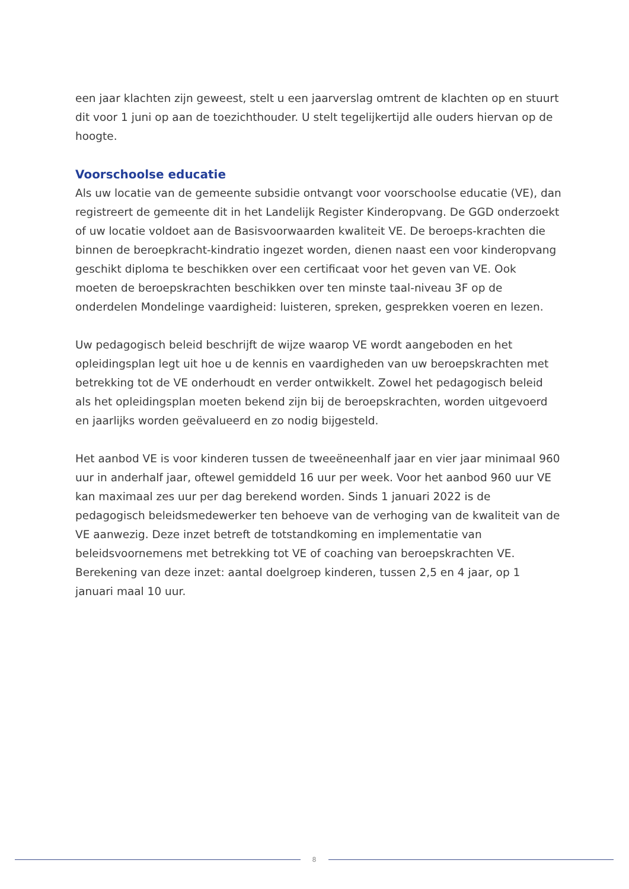een jaar klachten zijn geweest, stelt u een jaarverslag omtrent de klachten op en stuurt dit voor 1 juni op aan de toezichthouder. U stelt tegelijkertijd alle ouders hiervan op de hoogte.
Voorschoolse educatie
Als uw locatie van de gemeente subsidie ontvangt voor voorschoolse educatie (VE), dan registreert de gemeente dit in het Landelijk Register Kinderopvang. De GGD onderzoekt of uw locatie voldoet aan de Basisvoorwaarden kwaliteit VE. De beroeps-krachten die binnen de beroepkracht-kindratio ingezet worden, dienen naast een voor kinderopvang geschikt diploma te beschikken over een certificaat voor het geven van VE. Ook moeten de beroepskrachten beschikken over ten minste taal-niveau 3F op de onderdelen Mondelinge vaardigheid: luisteren, spreken, gesprekken voeren en lezen.
Uw pedagogisch beleid beschrijft de wijze waarop VE wordt aangeboden en het opleidingsplan legt uit hoe u de kennis en vaardigheden van uw beroepskrachten met betrekking tot de VE onderhoudt en verder ontwikkelt. Zowel het pedagogisch beleid als het opleidingsplan moeten bekend zijn bij de beroepskrachten, worden uitgevoerd en jaarlijks worden geëvalueerd en zo nodig bijgesteld.
Het aanbod VE is voor kinderen tussen de tweeëneenhalf jaar en vier jaar minimaal 960 uur in anderhalf jaar, oftewel gemiddeld 16 uur per week. Voor het aanbod 960 uur VE kan maximaal zes uur per dag berekend worden. Sinds 1 januari 2022 is de pedagogisch beleidsmedewerker ten behoeve van de verhoging van de kwaliteit van de VE aanwezig. Deze inzet betreft de totstandkoming en implementatie van beleidsvoornemens met betrekking tot VE of coaching van beroepskrachten VE. Berekening van deze inzet: aantal doelgroep kinderen, tussen 2,5 en 4 jaar, op 1 januari maal 10 uur.
8